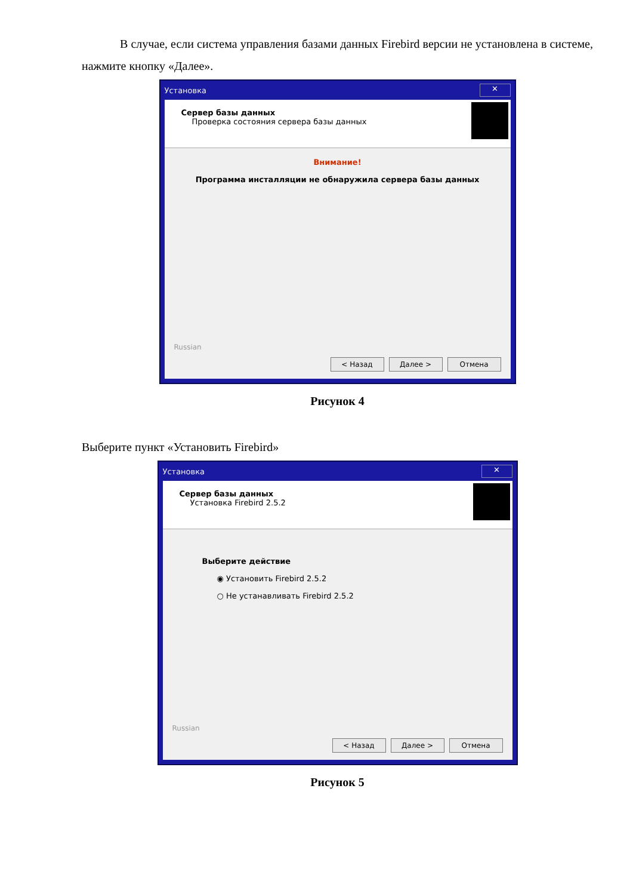В случае, если система управления базами данных Firebird версии не установлена в системе, нажмите кнопку «Далее».
Установка ✕
Сервер базы данных
Проверка состояния сервера базы данных
Внимание!
Программа инсталляции не обнаружила сервера базы данных
Russian
< Назад Далее > Отмена
Рисунок 4
Выберите пункт «Установить Firebird»
Установка ✕
Сервер базы данных
Установка Firebird 2.5.2
Выберите действие
◉ Установить Firebird 2.5.2
○ Не устанавливать Firebird 2.5.2
Russian
< Назад Далее > Отмена
Рисунок 5